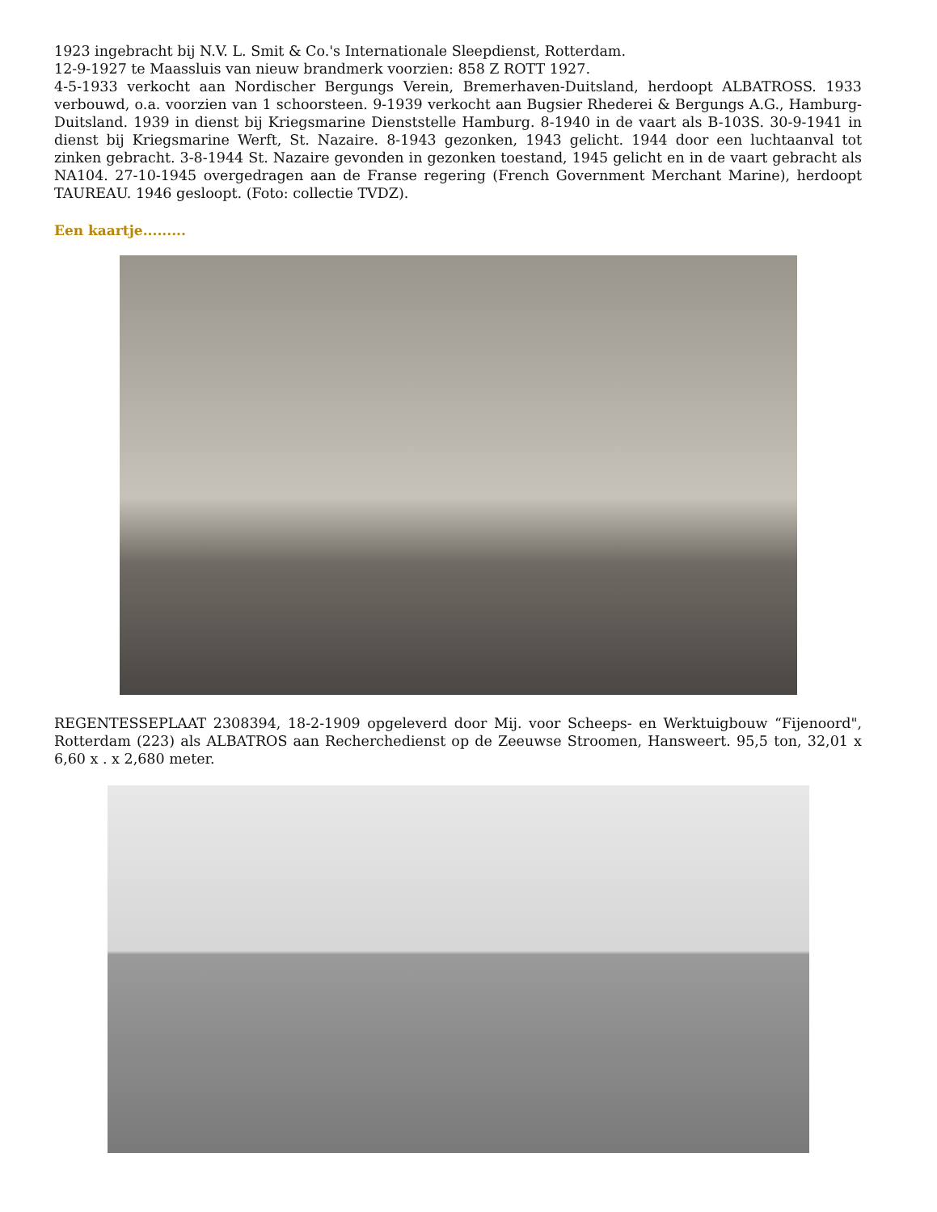1923 ingebracht bij N.V. L. Smit & Co.'s Internationale Sleepdienst, Rotterdam.
12-9-1927 te Maassluis van nieuw brandmerk voorzien: 858 Z ROTT 1927.
4-5-1933 verkocht aan Nordischer Bergungs Verein, Bremerhaven-Duitsland, herdoopt ALBATROSS. 1933 verbouwd, o.a. voorzien van 1 schoorsteen. 9-1939 verkocht aan Bugsier Rhederei & Bergungs A.G., Hamburg-Duitsland. 1939 in dienst bij Kriegsmarine Dienststelle Hamburg. 8-1940 in de vaart als B-103S. 30-9-1941 in dienst bij Kriegsmarine Werft, St. Nazaire. 8-1943 gezonken, 1943 gelicht. 1944 door een luchtaanval tot zinken gebracht. 3-8-1944 St. Nazaire gevonden in gezonken toestand, 1945 gelicht en in de vaart gebracht als NA104. 27-10-1945 overgedragen aan de Franse regering (French Government Merchant Marine), herdoopt TAUREAU. 1946 gesloopt. (Foto: collectie TVDZ).
Een kaartje.........
REGENTESSEPLAAT 2308394, 18-2-1909 opgeleverd door Mij. voor Scheeps- en Werktuigbouw “Fijenoord", Rotterdam (223) als ALBATROS aan Recherchedienst op de Zeeuwse Stroomen, Hansweert. 95,5 ton, 32,01 x 6,60 x . x 2,680 meter.